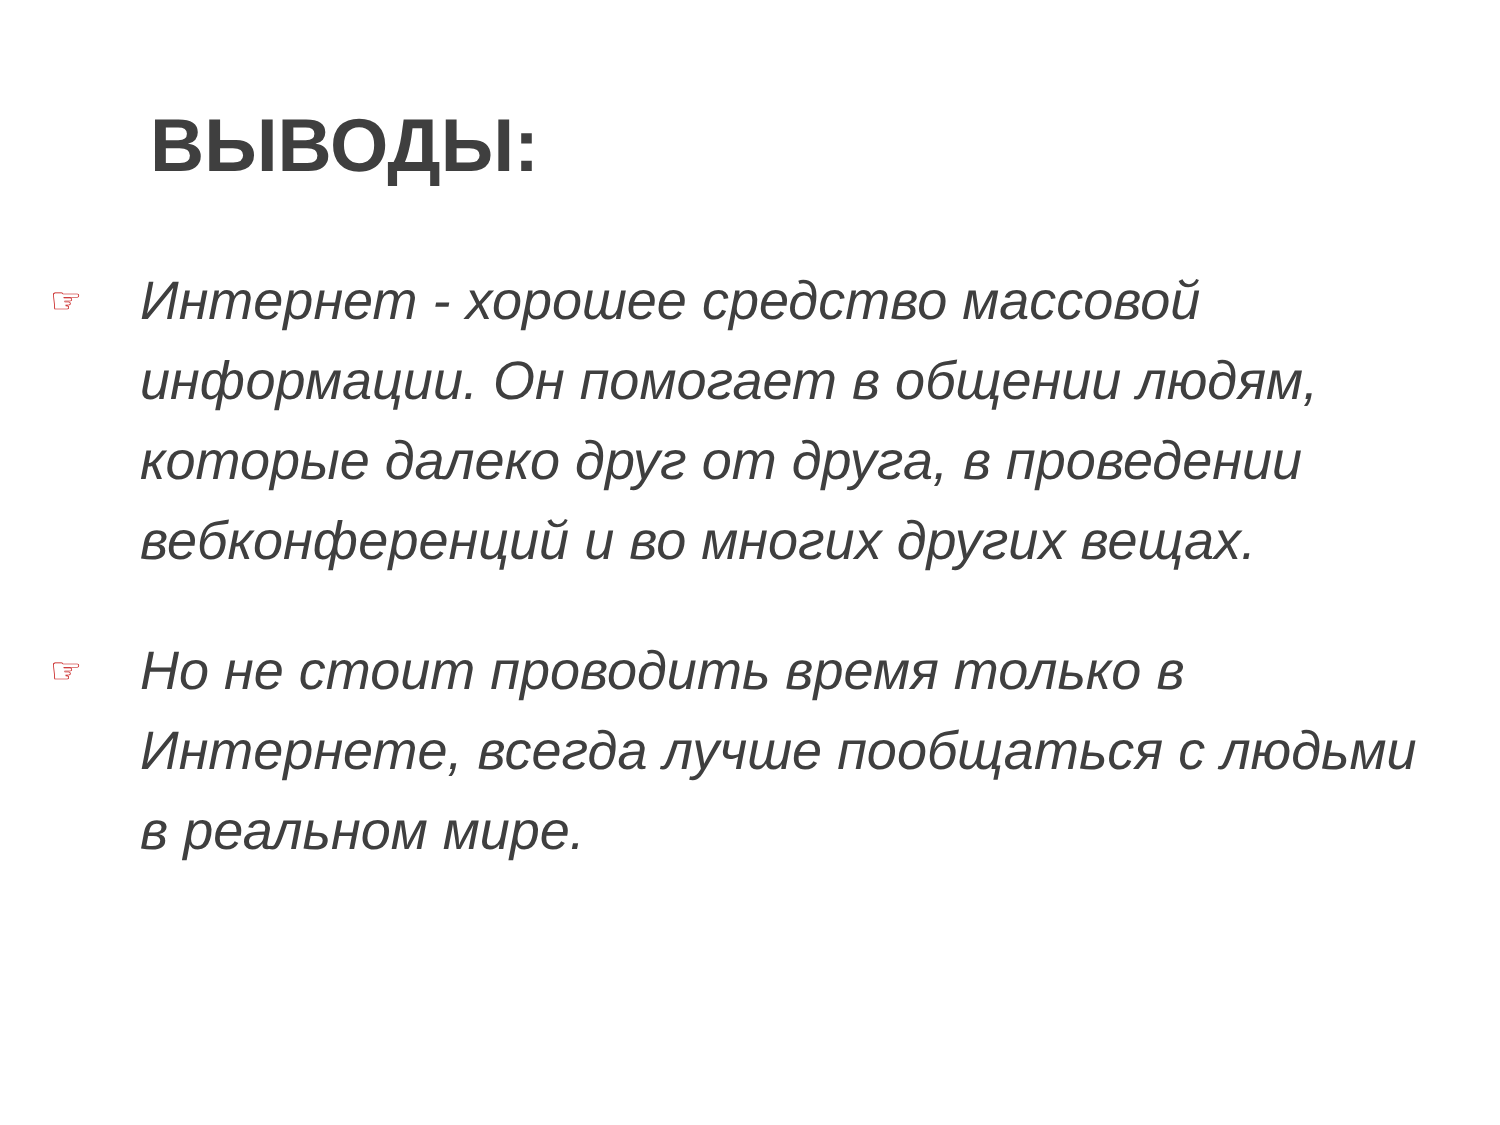ВЫВОДЫ:
☞ Интернет - хорошее средство массовой информации. Он помогает в общении людям, которые далеко друг от друга, в проведении вебконференций и во многих других вещах.
☞ Но не стоит проводить время только в Интернете, всегда лучше пообщаться с людьми в реальном мире.